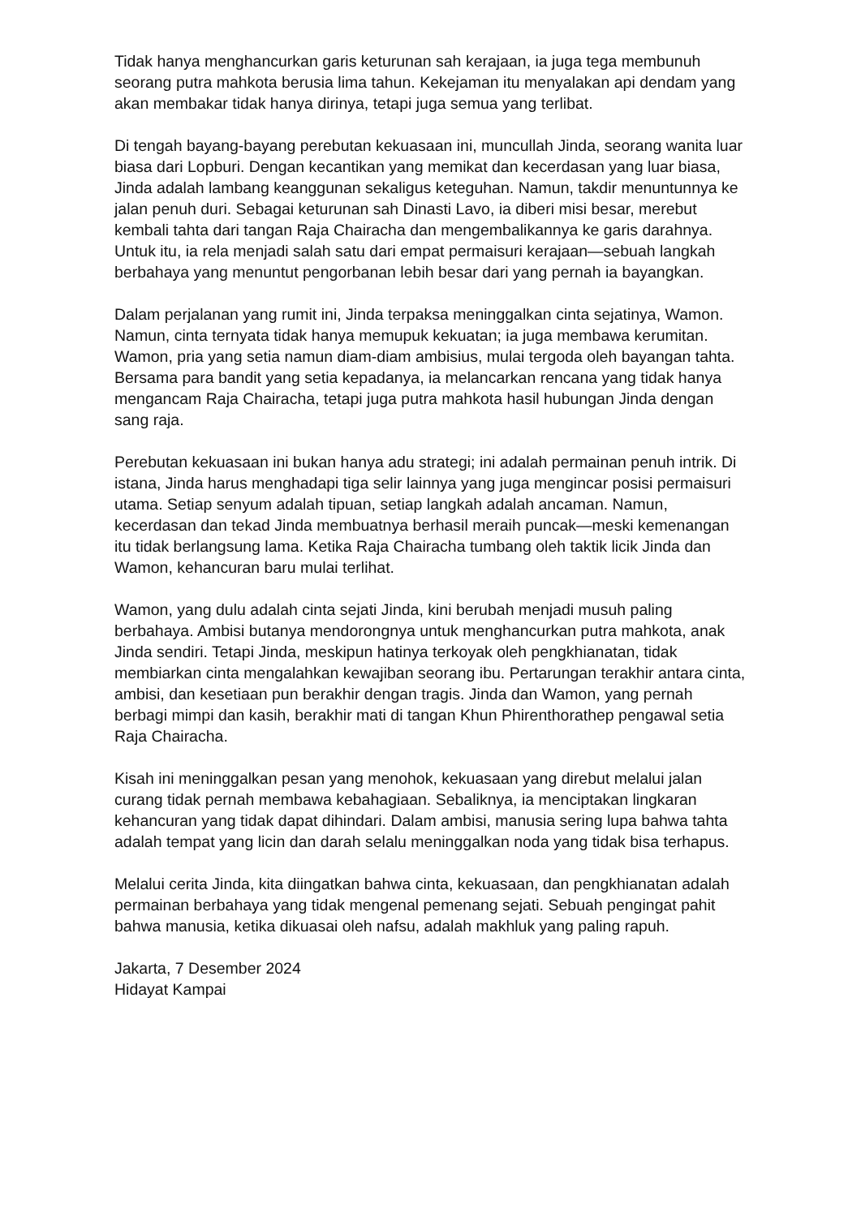Tidak hanya menghancurkan garis keturunan sah kerajaan, ia juga tega membunuh seorang putra mahkota berusia lima tahun. Kekejaman itu menyalakan api dendam yang akan membakar tidak hanya dirinya, tetapi juga semua yang terlibat.
Di tengah bayang-bayang perebutan kekuasaan ini, muncullah Jinda, seorang wanita luar biasa dari Lopburi. Dengan kecantikan yang memikat dan kecerdasan yang luar biasa, Jinda adalah lambang keanggunan sekaligus keteguhan. Namun, takdir menuntunnya ke jalan penuh duri. Sebagai keturunan sah Dinasti Lavo, ia diberi misi besar, merebut kembali tahta dari tangan Raja Chairacha dan mengembalikannya ke garis darahnya. Untuk itu, ia rela menjadi salah satu dari empat permaisuri kerajaan—sebuah langkah berbahaya yang menuntut pengorbanan lebih besar dari yang pernah ia bayangkan.
Dalam perjalanan yang rumit ini, Jinda terpaksa meninggalkan cinta sejatinya, Wamon. Namun, cinta ternyata tidak hanya memupuk kekuatan; ia juga membawa kerumitan. Wamon, pria yang setia namun diam-diam ambisius, mulai tergoda oleh bayangan tahta. Bersama para bandit yang setia kepadanya, ia melancarkan rencana yang tidak hanya mengancam Raja Chairacha, tetapi juga putra mahkota hasil hubungan Jinda dengan sang raja.
Perebutan kekuasaan ini bukan hanya adu strategi; ini adalah permainan penuh intrik. Di istana, Jinda harus menghadapi tiga selir lainnya yang juga mengincar posisi permaisuri utama. Setiap senyum adalah tipuan, setiap langkah adalah ancaman. Namun, kecerdasan dan tekad Jinda membuatnya berhasil meraih puncak—meski kemenangan itu tidak berlangsung lama. Ketika Raja Chairacha tumbang oleh taktik licik Jinda dan Wamon, kehancuran baru mulai terlihat.
Wamon, yang dulu adalah cinta sejati Jinda, kini berubah menjadi musuh paling berbahaya. Ambisi butanya mendorongnya untuk menghancurkan putra mahkota, anak Jinda sendiri. Tetapi Jinda, meskipun hatinya terkoyak oleh pengkhianatan, tidak membiarkan cinta mengalahkan kewajiban seorang ibu. Pertarungan terakhir antara cinta, ambisi, dan kesetiaan pun berakhir dengan tragis. Jinda dan Wamon, yang pernah berbagi mimpi dan kasih, berakhir mati di tangan Khun Phirenthorathep pengawal setia Raja Chairacha.
Kisah ini meninggalkan pesan yang menohok, kekuasaan yang direbut melalui jalan curang tidak pernah membawa kebahagiaan. Sebaliknya, ia menciptakan lingkaran kehancuran yang tidak dapat dihindari. Dalam ambisi, manusia sering lupa bahwa tahta adalah tempat yang licin dan darah selalu meninggalkan noda yang tidak bisa terhapus.
Melalui cerita Jinda, kita diingatkan bahwa cinta, kekuasaan, dan pengkhianatan adalah permainan berbahaya yang tidak mengenal pemenang sejati. Sebuah pengingat pahit bahwa manusia, ketika dikuasai oleh nafsu, adalah makhluk yang paling rapuh.
Jakarta, 7 Desember 2024
Hidayat Kampai